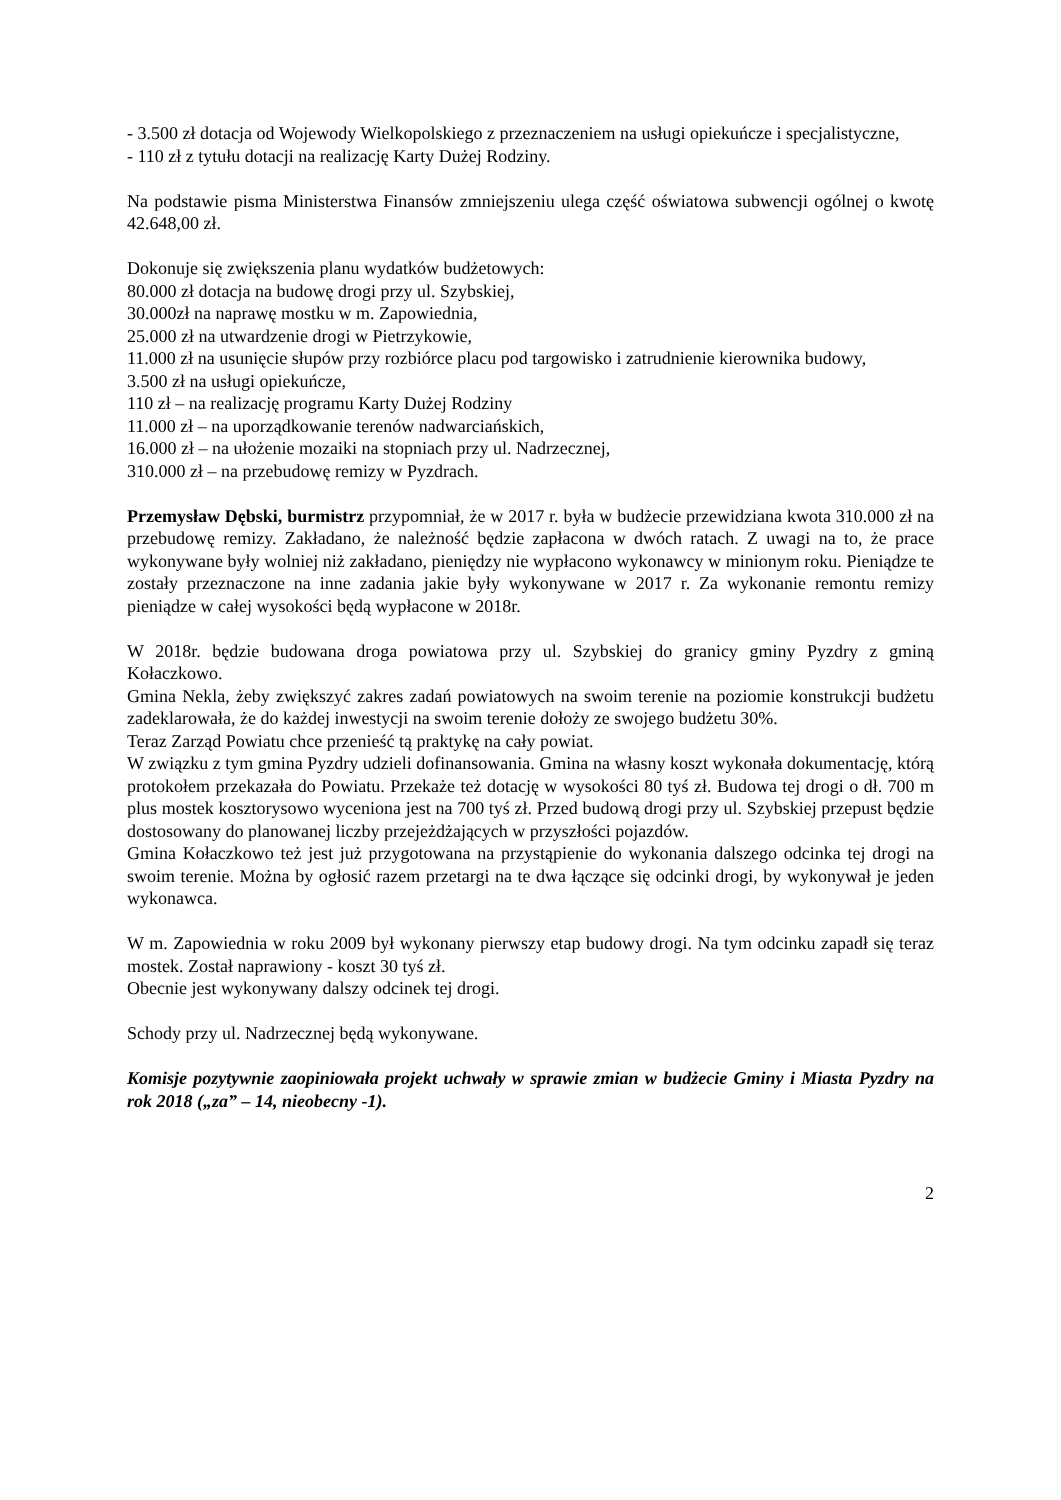- 3.500 zł dotacja od Wojewody Wielkopolskiego z przeznaczeniem na usługi opiekuńcze i specjalistyczne,
- 110 zł z tytułu dotacji na realizację Karty Dużej Rodziny.
Na podstawie pisma Ministerstwa Finansów zmniejszeniu ulega część oświatowa subwencji ogólnej o kwotę 42.648,00 zł.
Dokonuje się zwiększenia planu wydatków budżetowych:
80.000 zł dotacja na budowę drogi przy ul. Szybskiej,
30.000zł na naprawę mostku w m. Zapowiednia,
25.000 zł na utwardzenie drogi w Pietrzykowie,
11.000 zł na usunięcie słupów przy rozbiórce placu pod targowisko i zatrudnienie kierownika budowy,
3.500 zł na usługi opiekuńcze,
110 zł – na realizację programu Karty Dużej Rodziny
11.000 zł – na uporządkowanie terenów nadwarciańskich,
16.000 zł – na ułożenie mozaiki na stopniach przy ul. Nadrzecznej,
310.000 zł – na przebudowę remizy w Pyzdrach.
Przemysław Dębski, burmistrz przypomniał, że w 2017 r. była w budżecie przewidziana kwota 310.000 zł na przebudowę remizy. Zakładano, że należność będzie zapłacona w dwóch ratach. Z uwagi na to, że prace wykonywane były wolniej niż zakładano, pieniędzy nie wypłacono wykonawcy w minionym roku. Pieniądze te zostały przeznaczone na inne zadania jakie były wykonywane w 2017 r. Za wykonanie remontu remizy pieniądze w całej wysokości będą wypłacone w 2018r.
W 2018r. będzie budowana droga powiatowa przy ul. Szybskiej do granicy gminy Pyzdry z gminą Kołaczkowo.
Gmina Nekla, żeby zwiększyć zakres zadań powiatowych na swoim terenie na poziomie konstrukcji budżetu zadeklarowała, że do każdej inwestycji na swoim terenie dołoży ze swojego budżetu 30%.
Teraz Zarząd Powiatu chce przenieść tą praktykę na cały powiat.
W związku z tym gmina Pyzdry udzieli dofinansowania. Gmina na własny koszt wykonała dokumentację, którą protokołem przekazała do Powiatu. Przekaże też dotację w wysokości 80 tyś zł. Budowa tej drogi o dł. 700 m plus mostek kosztorysowo wyceniona jest na 700 tyś zł. Przed budową drogi przy ul. Szybskiej przepust będzie dostosowany do planowanej liczby przejeżdżających w przyszłości pojazdów.
Gmina Kołaczkowo też jest już przygotowana na przystąpienie do wykonania dalszego odcinka tej drogi na swoim terenie. Można by ogłosić razem przetargi na te dwa łączące się odcinki drogi, by wykonywał je jeden wykonawca.
W m. Zapowiednia w roku 2009 był wykonany pierwszy etap budowy drogi. Na tym odcinku zapadł się teraz mostek. Został naprawiony - koszt 30 tyś zł.
Obecnie jest wykonywany dalszy odcinek tej drogi.
Schody przy ul. Nadrzecznej będą wykonywane.
Komisje pozytywnie zaopiniowała projekt uchwały w sprawie zmian w budżecie Gminy i Miasta Pyzdry na rok 2018 („za” – 14, nieobecny -1).
2